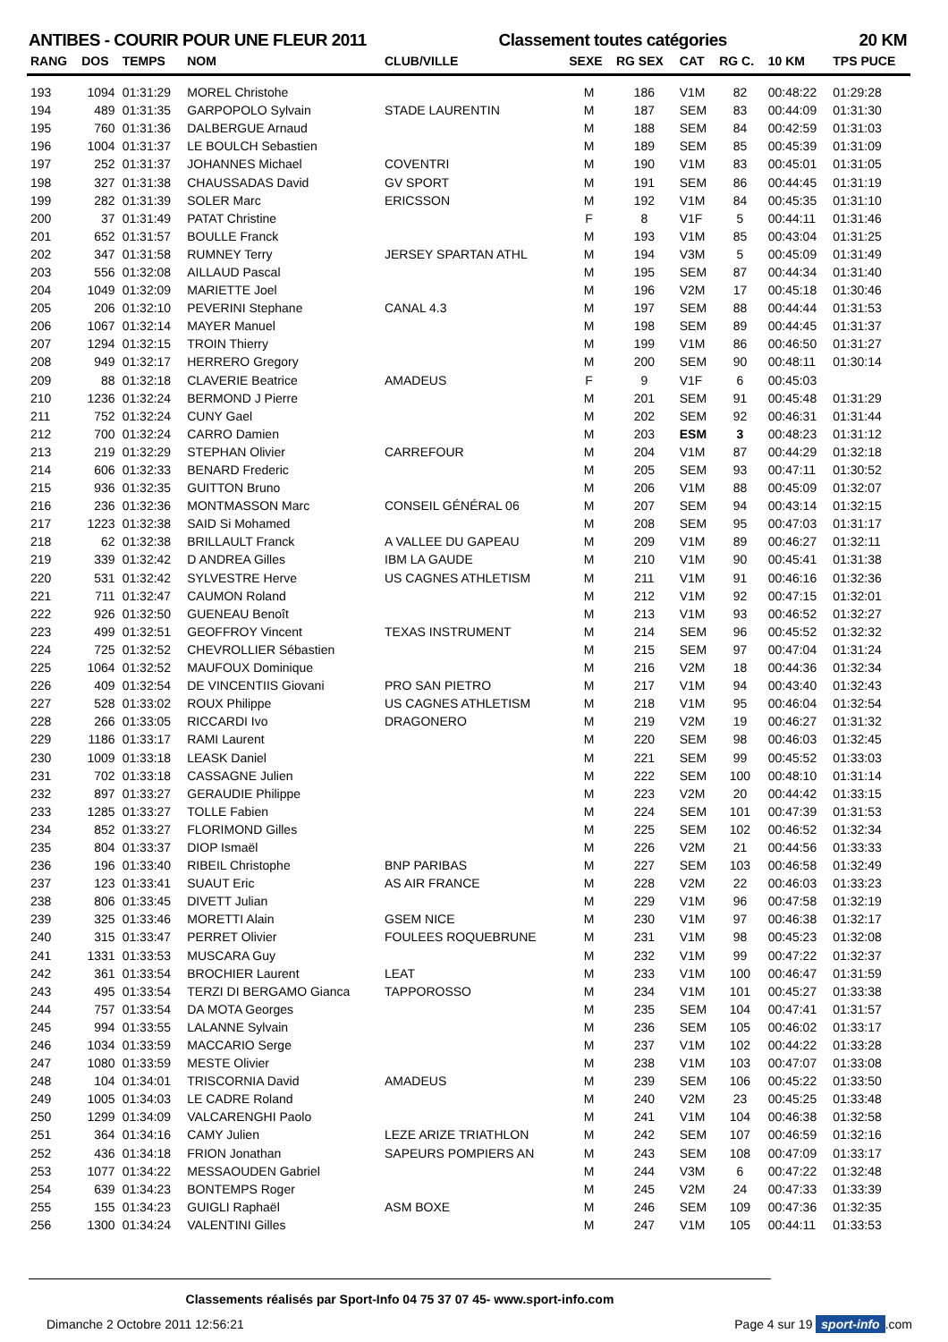ANTIBES - COURIR POUR UNE FLEUR 2011 Classement toutes catégories 20 KM
| RANG | DOS | TEMPS | NOM | CLUB/VILLE | SEXE | RG SEX | CAT | RG C. | 10 KM | TPS PUCE |
| --- | --- | --- | --- | --- | --- | --- | --- | --- | --- | --- |
| 193 | 1094 | 01:31:29 | MOREL Christohe | | M | 186 | V1M | 82 | 00:48:22 | 01:29:28 |
| 194 | 489 | 01:31:35 | GARPOPOLO Sylvain | STADE LAURENTIN | M | 187 | SEM | 83 | 00:44:09 | 01:31:30 |
| 195 | 760 | 01:31:36 | DALBERGUE Arnaud | | M | 188 | SEM | 84 | 00:42:59 | 01:31:03 |
| 196 | 1004 | 01:31:37 | LE BOULCH Sebastien | | M | 189 | SEM | 85 | 00:45:39 | 01:31:09 |
| 197 | 252 | 01:31:37 | JOHANNES Michael | COVENTRI | M | 190 | V1M | 83 | 00:45:01 | 01:31:05 |
| 198 | 327 | 01:31:38 | CHAUSSADAS David | GV SPORT | M | 191 | SEM | 86 | 00:44:45 | 01:31:19 |
| 199 | 282 | 01:31:39 | SOLER Marc | ERICSSON | M | 192 | V1M | 84 | 00:45:35 | 01:31:10 |
| 200 | 37 | 01:31:49 | PATAT Christine | | F | 8 | V1F | 5 | 00:44:11 | 01:31:46 |
| 201 | 652 | 01:31:57 | BOULLE Franck | | M | 193 | V1M | 85 | 00:43:04 | 01:31:25 |
| 202 | 347 | 01:31:58 | RUMNEY Terry | JERSEY SPARTAN ATHL | M | 194 | V3M | 5 | 00:45:09 | 01:31:49 |
| 203 | 556 | 01:32:08 | AILLAUD Pascal | | M | 195 | SEM | 87 | 00:44:34 | 01:31:40 |
| 204 | 1049 | 01:32:09 | MARIETTE Joel | | M | 196 | V2M | 17 | 00:45:18 | 01:30:46 |
| 205 | 206 | 01:32:10 | PEVERINI Stephane | CANAL 4.3 | M | 197 | SEM | 88 | 00:44:44 | 01:31:53 |
| 206 | 1067 | 01:32:14 | MAYER Manuel | | M | 198 | SEM | 89 | 00:44:45 | 01:31:37 |
| 207 | 1294 | 01:32:15 | TROIN Thierry | | M | 199 | V1M | 86 | 00:46:50 | 01:31:27 |
| 208 | 949 | 01:32:17 | HERRERO Gregory | | M | 200 | SEM | 90 | 00:48:11 | 01:30:14 |
| 209 | 88 | 01:32:18 | CLAVERIE Beatrice | AMADEUS | F | 9 | V1F | 6 | 00:45:03 | |
| 210 | 1236 | 01:32:24 | BERMOND J Pierre | | M | 201 | SEM | 91 | 00:45:48 | 01:31:29 |
| 211 | 752 | 01:32:24 | CUNY Gael | | M | 202 | SEM | 92 | 00:46:31 | 01:31:44 |
| 212 | 700 | 01:32:24 | CARRO Damien | | M | 203 | ESM | 3 | 00:48:23 | 01:31:12 |
| 213 | 219 | 01:32:29 | STEPHAN Olivier | CARREFOUR | M | 204 | V1M | 87 | 00:44:29 | 01:32:18 |
| 214 | 606 | 01:32:33 | BENARD Frederic | | M | 205 | SEM | 93 | 00:47:11 | 01:30:52 |
| 215 | 936 | 01:32:35 | GUITTON Bruno | | M | 206 | V1M | 88 | 00:45:09 | 01:32:07 |
| 216 | 236 | 01:32:36 | MONTMASSON Marc | CONSEIL GÉNÉRAL 06 | M | 207 | SEM | 94 | 00:43:14 | 01:32:15 |
| 217 | 1223 | 01:32:38 | SAID Si Mohamed | | M | 208 | SEM | 95 | 00:47:03 | 01:31:17 |
| 218 | 62 | 01:32:38 | BRILLAULT Franck | A VALLEE DU GAPEAU | M | 209 | V1M | 89 | 00:46:27 | 01:32:11 |
| 219 | 339 | 01:32:42 | D ANDREA Gilles | IBM LA GAUDE | M | 210 | V1M | 90 | 00:45:41 | 01:31:38 |
| 220 | 531 | 01:32:42 | SYLVESTRE Herve | US CAGNES ATHLETISM | M | 211 | V1M | 91 | 00:46:16 | 01:32:36 |
| 221 | 711 | 01:32:47 | CAUMON Roland | | M | 212 | V1M | 92 | 00:47:15 | 01:32:01 |
| 222 | 926 | 01:32:50 | GUENEAU Benoît | | M | 213 | V1M | 93 | 00:46:52 | 01:32:27 |
| 223 | 499 | 01:32:51 | GEOFFROY Vincent | TEXAS INSTRUMENT | M | 214 | SEM | 96 | 00:45:52 | 01:32:32 |
| 224 | 725 | 01:32:52 | CHEVROLLIER Sébastien | | M | 215 | SEM | 97 | 00:47:04 | 01:31:24 |
| 225 | 1064 | 01:32:52 | MAUFOUX Dominique | | M | 216 | V2M | 18 | 00:44:36 | 01:32:34 |
| 226 | 409 | 01:32:54 | DE VINCENTIIS Giovani | PRO SAN PIETRO | M | 217 | V1M | 94 | 00:43:40 | 01:32:43 |
| 227 | 528 | 01:33:02 | ROUX Philippe | US CAGNES ATHLETISM | M | 218 | V1M | 95 | 00:46:04 | 01:32:54 |
| 228 | 266 | 01:33:05 | RICCARDI Ivo | DRAGONERO | M | 219 | V2M | 19 | 00:46:27 | 01:31:32 |
| 229 | 1186 | 01:33:17 | RAMI Laurent | | M | 220 | SEM | 98 | 00:46:03 | 01:32:45 |
| 230 | 1009 | 01:33:18 | LEASK Daniel | | M | 221 | SEM | 99 | 00:45:52 | 01:33:03 |
| 231 | 702 | 01:33:18 | CASSAGNE Julien | | M | 222 | SEM | 100 | 00:48:10 | 01:31:14 |
| 232 | 897 | 01:33:27 | GERAUDIE Philippe | | M | 223 | V2M | 20 | 00:44:42 | 01:33:15 |
| 233 | 1285 | 01:33:27 | TOLLE Fabien | | M | 224 | SEM | 101 | 00:47:39 | 01:31:53 |
| 234 | 852 | 01:33:27 | FLORIMOND Gilles | | M | 225 | SEM | 102 | 00:46:52 | 01:32:34 |
| 235 | 804 | 01:33:37 | DIOP Ismaël | | M | 226 | V2M | 21 | 00:44:56 | 01:33:33 |
| 236 | 196 | 01:33:40 | RIBEIL Christophe | BNP PARIBAS | M | 227 | SEM | 103 | 00:46:58 | 01:32:49 |
| 237 | 123 | 01:33:41 | SUAUT Eric | AS AIR FRANCE | M | 228 | V2M | 22 | 00:46:03 | 01:33:23 |
| 238 | 806 | 01:33:45 | DIVETT Julian | | M | 229 | V1M | 96 | 00:47:58 | 01:32:19 |
| 239 | 325 | 01:33:46 | MORETTI Alain | GSEM NICE | M | 230 | V1M | 97 | 00:46:38 | 01:32:17 |
| 240 | 315 | 01:33:47 | PERRET Olivier | FOULEES ROQUEBRUNE | M | 231 | V1M | 98 | 00:45:23 | 01:32:08 |
| 241 | 1331 | 01:33:53 | MUSCARA Guy | | M | 232 | V1M | 99 | 00:47:22 | 01:32:37 |
| 242 | 361 | 01:33:54 | BROCHIER Laurent | LEAT | M | 233 | V1M | 100 | 00:46:47 | 01:31:59 |
| 243 | 495 | 01:33:54 | TERZI DI BERGAMO Gianca | TAPPOROSSO | M | 234 | V1M | 101 | 00:45:27 | 01:33:38 |
| 244 | 757 | 01:33:54 | DA MOTA Georges | | M | 235 | SEM | 104 | 00:47:41 | 01:31:57 |
| 245 | 994 | 01:33:55 | LALANNE Sylvain | | M | 236 | SEM | 105 | 00:46:02 | 01:33:17 |
| 246 | 1034 | 01:33:59 | MACCARIO Serge | | M | 237 | V1M | 102 | 00:44:22 | 01:33:28 |
| 247 | 1080 | 01:33:59 | MESTE Olivier | | M | 238 | V1M | 103 | 00:47:07 | 01:33:08 |
| 248 | 104 | 01:34:01 | TRISCORNIA David | AMADEUS | M | 239 | SEM | 106 | 00:45:22 | 01:33:50 |
| 249 | 1005 | 01:34:03 | LE CADRE Roland | | M | 240 | V2M | 23 | 00:45:25 | 01:33:48 |
| 250 | 1299 | 01:34:09 | VALCARENGHI Paolo | | M | 241 | V1M | 104 | 00:46:38 | 01:32:58 |
| 251 | 364 | 01:34:16 | CAMY Julien | LEZE ARIZE TRIATHLON | M | 242 | SEM | 107 | 00:46:59 | 01:32:16 |
| 252 | 436 | 01:34:18 | FRION Jonathan | SAPEURS POMPIERS AN | M | 243 | SEM | 108 | 00:47:09 | 01:33:17 |
| 253 | 1077 | 01:34:22 | MESSAOUDEN Gabriel | | M | 244 | V3M | 6 | 00:47:22 | 01:32:48 |
| 254 | 639 | 01:34:23 | BONTEMPS Roger | | M | 245 | V2M | 24 | 00:47:33 | 01:33:39 |
| 255 | 155 | 01:34:23 | GUIGLI Raphaël | ASM BOXE | M | 246 | SEM | 109 | 00:47:36 | 01:32:35 |
| 256 | 1300 | 01:34:24 | VALENTINI Gilles | | M | 247 | V1M | 105 | 00:44:11 | 01:33:53 |
Classements réalisés par Sport-Info 04 75 37 07 45- www.sport-info.com
Dimanche 2 Octobre 2011 12:56:21 Page 4 sur 19 sport-info.com